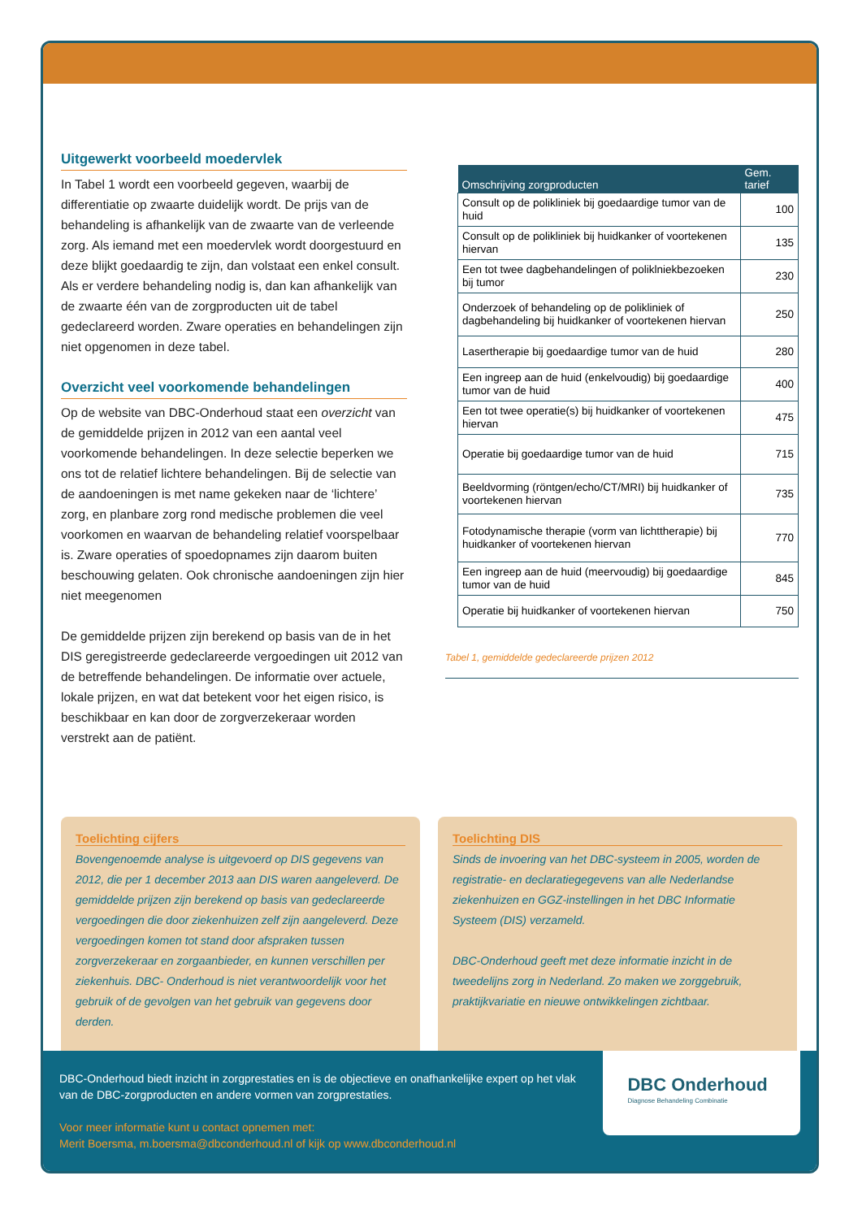Uitgewerkt voorbeeld moedervlek
In Tabel 1 wordt een voorbeeld gegeven, waarbij de differentiatie op zwaarte duidelijk wordt. De prijs van de behandeling is afhankelijk van de zwaarte van de verleende zorg. Als iemand met een moedervlek wordt doorgestuurd en deze blijkt goedaardig te zijn, dan volstaat een enkel consult. Als er verdere behandeling nodig is, dan kan afhankelijk van de zwaarte één van de zorgproducten uit de tabel gedeclareerd worden. Zware operaties en behandelingen zijn niet opgenomen in deze tabel.
Overzicht veel voorkomende behandelingen
Op de website van DBC-Onderhoud staat een overzicht van de gemiddelde prijzen in 2012 van een aantal veel voorkomende behandelingen. In deze selectie beperken we ons tot de relatief lichtere behandelingen. Bij de selectie van de aandoeningen is met name gekeken naar de ‘lichtere’ zorg, en planbare zorg rond medische problemen die veel voorkomen en waarvan de behandeling relatief voorspelbaar is. Zware operaties of spoedopnames zijn daarom buiten beschouwing gelaten. Ook chronische aandoeningen zijn hier niet meegenomen
De gemiddelde prijzen zijn berekend op basis van de in het DIS geregistreerde gedeclareerde vergoedingen uit 2012 van de betreffende behandelingen. De informatie over actuele, lokale prijzen, en wat dat betekent voor het eigen risico, is beschikbaar en kan door de zorgverzekeraar worden verstrekt aan de patiënt.
| Omschrijving zorgproducten | Gem. tarief |
| --- | --- |
| Consult op de polikliniek bij goedaardige tumor van de huid | 100 |
| Consult op de polikliniek bij huidkanker of voortekenen hiervan | 135 |
| Een tot twee dagbehandelingen of poliklniekbezoeken bij tumor | 230 |
| Onderzoek of behandeling op de polikliniek of dagbehandeling bij huidkanker of voortekenen hiervan | 250 |
| Lasertherapie bij goedaardige tumor van de huid | 280 |
| Een ingreep aan de huid (enkelvoudig) bij goedaardige tumor van de huid | 400 |
| Een tot twee operatie(s) bij huidkanker of voortekenen hiervan | 475 |
| Operatie bij goedaardige tumor van de huid | 715 |
| Beeldvorming (röntgen/echo/CT/MRI) bij huidkanker of voortekenen hiervan | 735 |
| Fotodynamische therapie (vorm van lichttherapie) bij huidkanker of voortekenen hiervan | 770 |
| Een ingreep aan de huid (meervoudig) bij goedaardige tumor van de huid | 845 |
| Operatie bij huidkanker of voortekenen hiervan | 750 |
Tabel 1, gemiddelde gedeclareerde prijzen 2012
Toelichting cijfers
Bovengenoemde analyse is uitgevoerd op DIS gegevens van 2012, die per 1 december 2013 aan DIS waren aangeleverd. De gemiddelde prijzen zijn berekend op basis van gedeclareerde vergoedingen die door ziekenhuizen zelf zijn aangeleverd. Deze vergoedingen komen tot stand door afspraken tussen zorgverzekeraar en zorgaanbieder, en kunnen verschillen per ziekenhuis. DBC- Onderhoud is niet verantwoordelijk voor het gebruik of de gevolgen van het gebruik van gegevens door derden.
Toelichting DIS
Sinds de invoering van het DBC-systeem in 2005, worden de registratie- en declaratiegegevens van alle Nederlandse ziekenhuizen en GGZ-instellingen in het DBC Informatie Systeem (DIS) verzameld.
DBC-Onderhoud geeft met deze informatie inzicht in de tweedelijns zorg in Nederland. Zo maken we zorggebruik, praktijkvariatie en nieuwe ontwikkelingen zichtbaar.
DBC-Onderhoud biedt inzicht in zorgprestaties en is de objectieve en onafhankelijke expert op het vlak van de DBC-zorgproducten en andere vormen van zorgprestaties.
Voor meer informatie kunt u contact opnemen met:
Merit Boersma, m.boersma@dbconderhoud.nl of kijk op www.dbconderhoud.nl
DBC Onderhoud
Diagnose Behandeling Combinatie